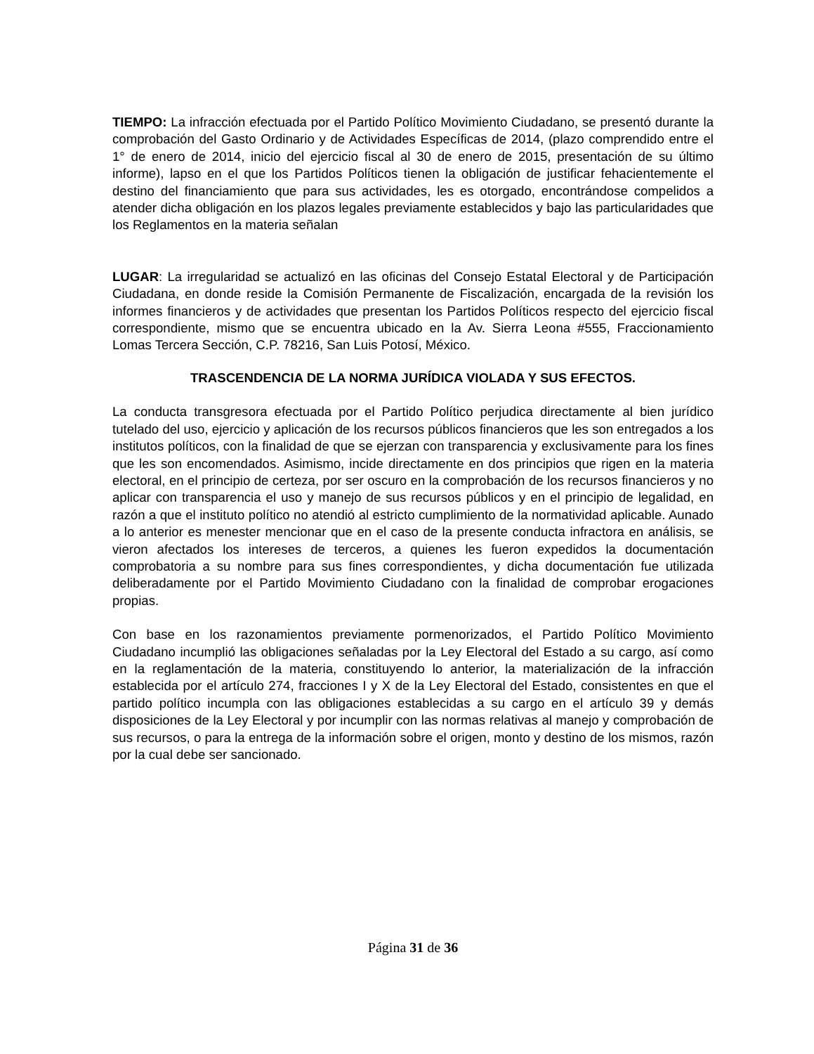TIEMPO: La infracción efectuada por el Partido Político Movimiento Ciudadano, se presentó durante la comprobación del Gasto Ordinario y de Actividades Específicas de 2014, (plazo comprendido entre el 1° de enero de 2014, inicio del ejercicio fiscal al 30 de enero de 2015, presentación de su último informe), lapso en el que los Partidos Políticos tienen la obligación de justificar fehacientemente el destino del financiamiento que para sus actividades, les es otorgado, encontrándose compelidos a atender dicha obligación en los plazos legales previamente establecidos y bajo las particularidades que los Reglamentos en la materia señalan
LUGAR: La irregularidad se actualizó en las oficinas del Consejo Estatal Electoral y de Participación Ciudadana, en donde reside la Comisión Permanente de Fiscalización, encargada de la revisión los informes financieros y de actividades que presentan los Partidos Políticos respecto del ejercicio fiscal correspondiente, mismo que se encuentra ubicado en la Av. Sierra Leona #555, Fraccionamiento Lomas Tercera Sección, C.P. 78216, San Luis Potosí, México.
TRASCENDENCIA DE LA NORMA JURÍDICA VIOLADA Y SUS EFECTOS.
La conducta transgresora efectuada por el Partido Político perjudica directamente al bien jurídico tutelado del uso, ejercicio y aplicación de los recursos públicos financieros que les son entregados a los institutos políticos, con la finalidad de que se ejerzan con transparencia y exclusivamente para los fines que les son encomendados. Asimismo, incide directamente en dos principios que rigen en la materia electoral, en el principio de certeza, por ser oscuro en la comprobación de los recursos financieros y no aplicar con transparencia el uso y manejo de sus recursos públicos y en el principio de legalidad, en razón a que el instituto político no atendió al estricto cumplimiento de la normatividad aplicable. Aunado a lo anterior es menester mencionar que en el caso de la presente conducta infractora en análisis, se vieron afectados los intereses de terceros, a quienes les fueron expedidos la documentación comprobatoria a su nombre para sus fines correspondientes, y dicha documentación fue utilizada deliberadamente por el Partido Movimiento Ciudadano con la finalidad de comprobar erogaciones propias.
Con base en los razonamientos previamente pormenorizados, el Partido Político Movimiento Ciudadano incumplió las obligaciones señaladas por la Ley Electoral del Estado a su cargo, así como en la reglamentación de la materia, constituyendo lo anterior, la materialización de la infracción establecida por el artículo 274, fracciones I y X de la Ley Electoral del Estado, consistentes en que el partido político incumpla con las obligaciones establecidas a su cargo en el artículo 39 y demás disposiciones de la Ley Electoral y por incumplir con las normas relativas al manejo y comprobación de sus recursos, o para la entrega de la información sobre el origen, monto y destino de los mismos, razón por la cual debe ser sancionado.
Página 31 de 36